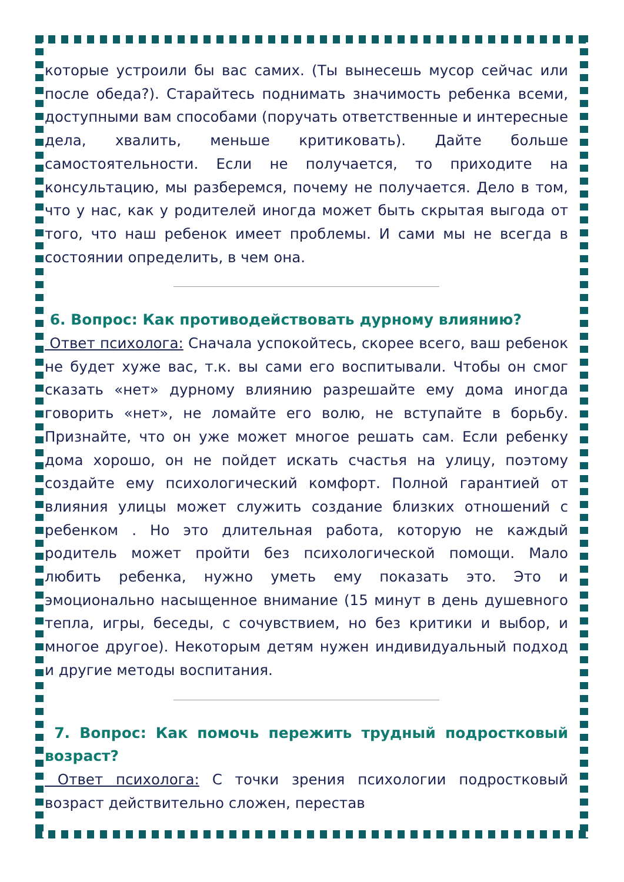которые устроили бы вас самих. (Ты вынесешь мусор сейчас или после обеда?). Старайтесь поднимать значимость ребенка всеми, доступными вам способами (поручать ответственные и интересные дела, хвалить, меньше критиковать). Дайте больше самостоятельности. Если не получается, то приходите на консультацию, мы разберемся, почему не получается. Дело в том, что у нас, как у родителей иногда может быть скрытая выгода от того, что наш ребенок имеет проблемы. И сами мы не всегда в состоянии определить, в чем она.
6. Вопрос: Как противодействовать дурному влиянию?
Ответ психолога: Сначала успокойтесь, скорее всего, ваш ребенок не будет хуже вас, т.к. вы сами его воспитывали. Чтобы он смог сказать «нет» дурному влиянию разрешайте ему дома иногда говорить «нет», не ломайте его волю, не вступайте в борьбу. Признайте, что он уже может многое решать сам. Если ребенку дома хорошо, он не пойдет искать счастья на улицу, поэтому создайте ему психологический комфорт. Полной гарантией от влияния улицы может служить создание близких отношений с ребенком . Но это длительная работа, которую не каждый родитель может пройти без психологической помощи. Мало любить ребенка, нужно уметь ему показать это. Это и эмоционально насыщенное внимание (15 минут в день душевного тепла, игры, беседы, с сочувствием, но без критики и выбор, и многое другое). Некоторым детям нужен индивидуальный подход и другие методы воспитания.
7. Вопрос: Как помочь пережить трудный подростковый возраст?
Ответ психолога: С точки зрения психологии подростковый возраст действительно сложен, перестав